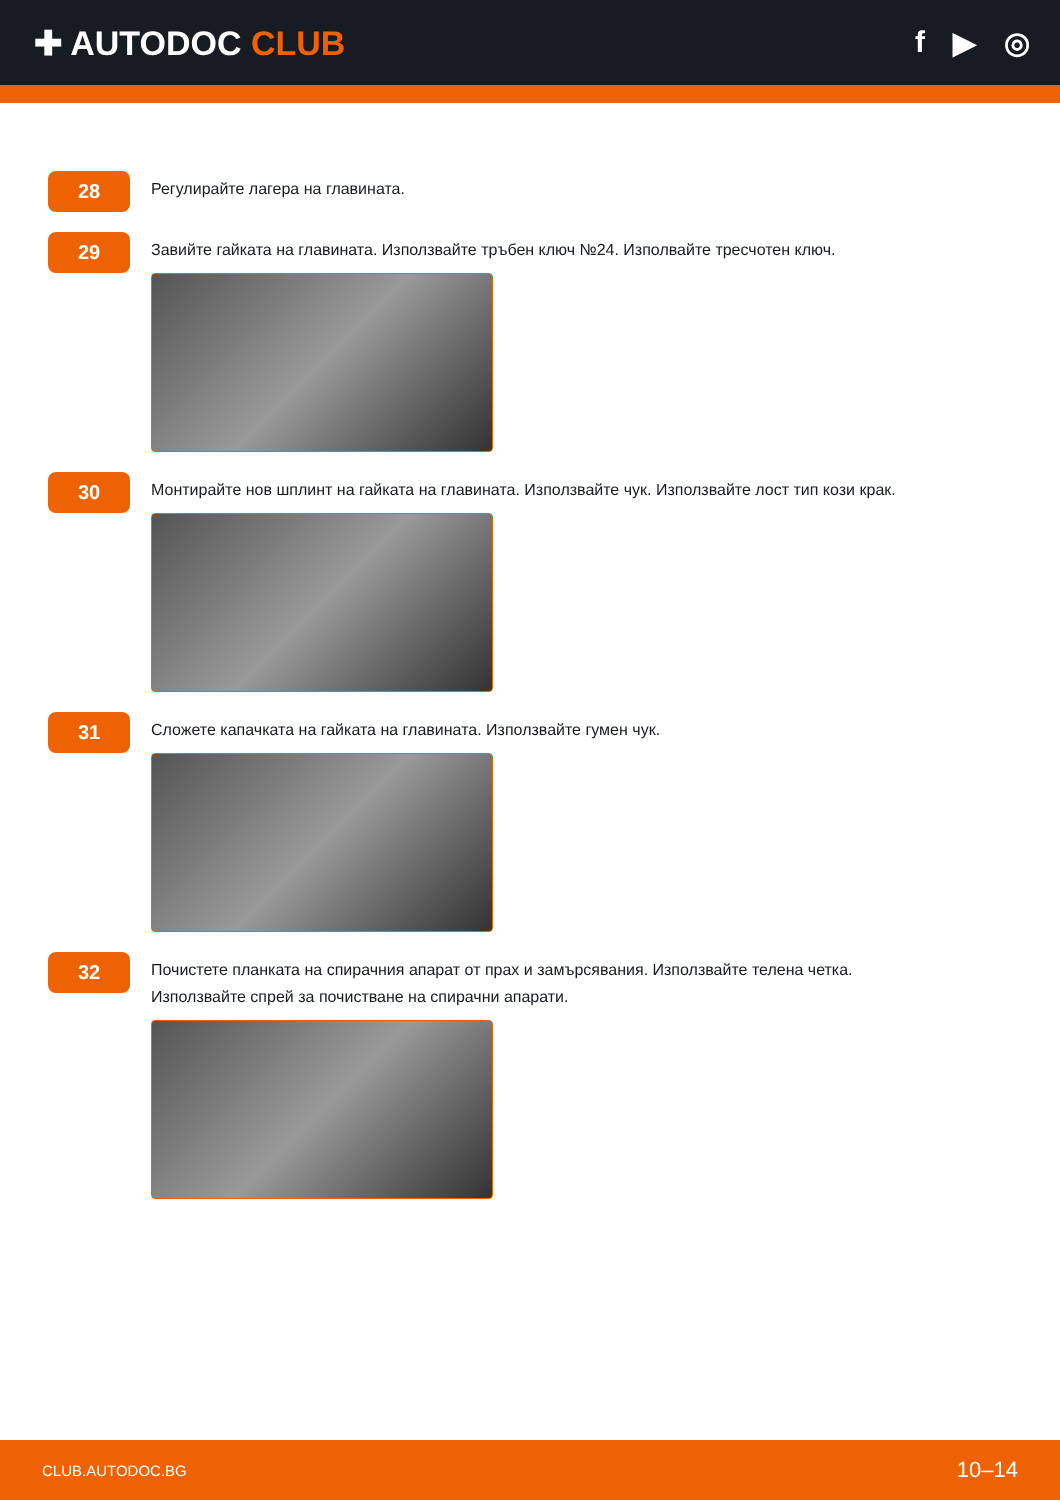✚ AUTODOC CLUB f ▶ ◎
28
Регулирайте лагера на главината.
29
Завийте гайката на главината. Използвайте тръбен ключ №24. Изполвайте тресчотен ключ.
30
Монтирайте нов шплинт на гайката на главината. Използвайте чук. Използвайте лост тип кози крак.
31
Сложете капачката на гайката на главината. Използвайте гумен чук.
32
Почистете планката на спирачния апарат от прах и замърсявания. Използвайте телена четка.
Използвайте спрей за почистване на спирачни апарати.
CLUB.AUTODOC.BG 10–14